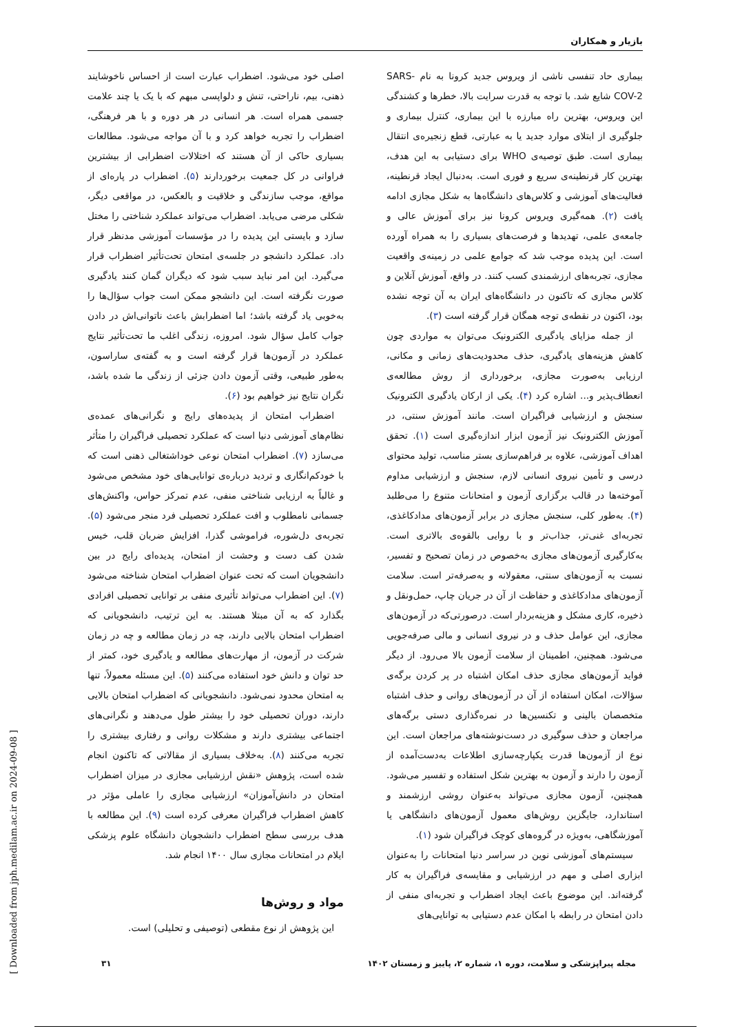بازیار و همکاران
بیماری حاد تنفسی ناشی از ویروس جدید کرونا به نام SARS-COV-2 شایع شد. با توجه به قدرت سرایت بالا، خطرها و کشندگی این ویروس، بهترین راه مبارزه با این بیماری، کنترل بیماری و جلوگیری از ابتلای موارد جدید یا به عبارتی، قطع زنجیره‌ی انتقال بیماری است. طبق توصیه‌ی WHO برای دستیابی به این هدف، بهترین کار قرنطینه‌ی سریع و فوری است. به‌دنبال ایجاد قرنطینه، فعالیت‌های آموزشی و کلاس‌های دانشگاه‌ها به شکل مجازی ادامه یافت (۲). همه‌گیری ویروس کرونا نیز برای آموزش عالی و جامعه‌ی علمی، تهدیدها و فرصت‌های بسیاری را به همراه آورده است. این پدیده موجب شد که جوامع علمی در زمینه‌ی واقعیت مجازی، تجربه‌های ارزشمندی کسب کنند. در واقع، آموزش آنلاین و کلاس مجازی که تاکنون در دانشگاه‌های ایران به آن توجه نشده بود، اکنون در نقطه‌ی توجه همگان قرار گرفته است (۳).
از جمله مزایای یادگیری الکترونیک می‌توان به مواردی چون کاهش هزینه‌های یادگیری، حذف محدودیت‌های زمانی و مکانی، ارزیابی به‌صورت مجازی، برخورداری از روش مطالعه‌ی انعطاف‌پذیر و... اشاره کرد (۴). یکی از ارکان یادگیری الکترونیک سنجش و ارزشیابی فراگیران است. مانند آموزش سنتی، در آموزش الکترونیک نیز آزمون ابزار اندازه‌گیری است (۱). تحقق اهداف آموزشی، علاوه بر فراهم‌سازی بستر مناسب، تولید محتوای درسی و تأمین نیروی انسانی لازم، سنجش و ارزشیابی مداوم آموخته‌ها در قالب برگزاری آزمون و امتحانات متنوع را می‌طلبد (۴). به‌طور کلی، سنجش مجازی در برابر آزمون‌های مدادکاغذی، تجربه‌ای غنی‌تر، جذاب‌تر و با روایی بالقوه‌ی بالاتری است. به‌کارگیری آزمون‌های مجازی به‌خصوص در زمان تصحیح و تفسیر، نسبت به آزمون‌های سنتی، معقولانه و به‌صرفه‌تر است. سلامت آزمون‌های مدادکاغذی و حفاظت از آن در جریان چاپ، حمل‌ونقل و ذخیره، کاری مشکل و هزینه‌بردار است. درصورتی‌که در آزمون‌های مجازی، این عوامل حذف و در نیروی انسانی و مالی صرفه‌جویی می‌شود. همچنین، اطمینان از سلامت آزمون بالا می‌رود. از دیگر فواید آزمون‌های مجازی حذف امکان اشتباه در پر کردن برگه‌ی سؤالات، امکان استفاده از آن در آزمون‌های روانی و حذف اشتباه متخصصان بالینی و تکنسین‌ها در نمره‌گذاری دستی برگه‌های مراجعان و حذف سوگیری در دست‌نوشته‌های مراجعان است. این نوع از آزمون‌ها قدرت یکپارچه‌سازی اطلاعات به‌دست‌آمده از آزمون را دارند و آزمون به بهترین شکل استفاده و تفسیر می‌شود. همچنین، آزمون مجازی می‌تواند به‌عنوان روشی ارزشمند و استاندارد، جایگزین روش‌های معمول آزمون‌های دانشگاهی یا آموزشگاهی، به‌ویژه در گروه‌های کوچک فراگیران شود (۱).
سیستم‌های آموزشی نوین در سراسر دنیا امتحانات را به‌عنوان ابزاری اصلی و مهم در ارزشیابی و مقایسه‌ی فراگیران به کار گرفته‌اند. این موضوع باعث ایجاد اضطراب و تجربه‌ای منفی از دادن امتحان در رابطه با امکان عدم دستیابی به توانایی‌های
اصلی خود می‌شود. اضطراب عبارت است از احساس ناخوشایند ذهنی، بیم، ناراحتی، تنش و دلواپسی مبهم که با یک یا چند علامت جسمی همراه است. هر انسانی در هر دوره و با هر فرهنگی، اضطراب را تجربه خواهد کرد و با آن مواجه می‌شود. مطالعات بسیاری حاکی از آن هستند که اختلالات اضطرابی از بیشترین فراوانی در کل جمعیت برخوردارند (۵). اضطراب در پاره‌ای از مواقع، موجب سازندگی و خلاقیت و بالعکس، در مواقعی دیگر، شکلی مرضی می‌یابد. اضطراب می‌تواند عملکرد شناختی را مختل سازد و بایستی این پدیده را در مؤسسات آموزشی مدنظر قرار داد. عملکرد دانشجو در جلسه‌ی امتحان تحت‌تأثیر اضطراب قرار می‌گیرد. این امر نباید سبب شود که دیگران گمان کنند یادگیری صورت نگرفته است. این دانشجو ممکن است جواب سؤال‌ها را به‌خوبی یاد گرفته باشد؛ اما اضطرابش باعث ناتوانی‌اش در دادن جواب کامل سؤال شود. امروزه، زندگی اغلب ما تحت‌تأثیر نتایج عملکرد در آزمون‌ها قرار گرفته است و به گفته‌ی ساراسون، به‌طور طبیعی، وقتی آزمون دادن جزئی از زندگی ما شده باشد، نگران نتایج نیز خواهیم بود (۶).
اضطراب امتحان از پدیده‌های رایج و نگرانی‌های عمده‌ی نظام‌های آموزشی دنیا است که عملکرد تحصیلی فراگیران را متأثر می‌سازد (۷). اضطراب امتحان نوعی خوداشتغالی ذهنی است که با خودکم‌انگاری و تردید درباره‌ی توانایی‌های خود مشخص می‌شود و غالباً به ارزیابی شناختی منفی، عدم تمرکز حواس، واکنش‌های جسمانی نامطلوب و افت عملکرد تحصیلی فرد منجر می‌شود (۵). تجربه‌ی دل‌شوره، فراموشی گذرا، افزایش ضربان قلب، خیس شدن کف دست و وحشت از امتحان، پدیده‌ای رایج در بین دانشجویان است که تحت عنوان اضطراب امتحان شناخته می‌شود (۷). این اضطراب می‌تواند تأثیری منفی بر توانایی تحصیلی افرادی بگذارد که به آن مبتلا هستند. به این ترتیب، دانشجویانی که اضطراب امتحان بالایی دارند، چه در زمان مطالعه و چه در زمان شرکت در آزمون، از مهارت‌های مطالعه و یادگیری خود، کمتر از حد توان و دانش خود استفاده می‌کنند (۵). این مسئله معمولاً، تنها به امتحان محدود نمی‌شود. دانشجویانی که اضطراب امتحان بالایی دارند، دوران تحصیلی خود را بیشتر طول می‌دهند و نگرانی‌های اجتماعی بیشتری دارند و مشکلات روانی و رفتاری بیشتری را تجربه می‌کنند (۸). به‌خلاف بسیاری از مقالاتی که تاکنون انجام شده است، پژوهش «نقش ارزشیابی مجازی در میزان اضطراب امتحان در دانش‌آموزان» ارزشیابی مجازی را عاملی مؤثر در کاهش اضطراب فراگیران معرفی کرده است (۹). این مطالعه با هدف بررسی سطح اضطراب دانشجویان دانشگاه علوم پزشکی ایلام در امتحانات مجازی سال ۱۴۰۰ انجام شد.
مواد و روش‌ها
این پژوهش از نوع مقطعی (توصیفی و تحلیلی) است.
مجله پیراپزشکی و سلامت، دوره ۱، شماره ۲، پاییز و زمستان ۱۴۰۲ ۳۱
[ Downloaded from jph.medilam.ac.ir on 2024-09-08 ]